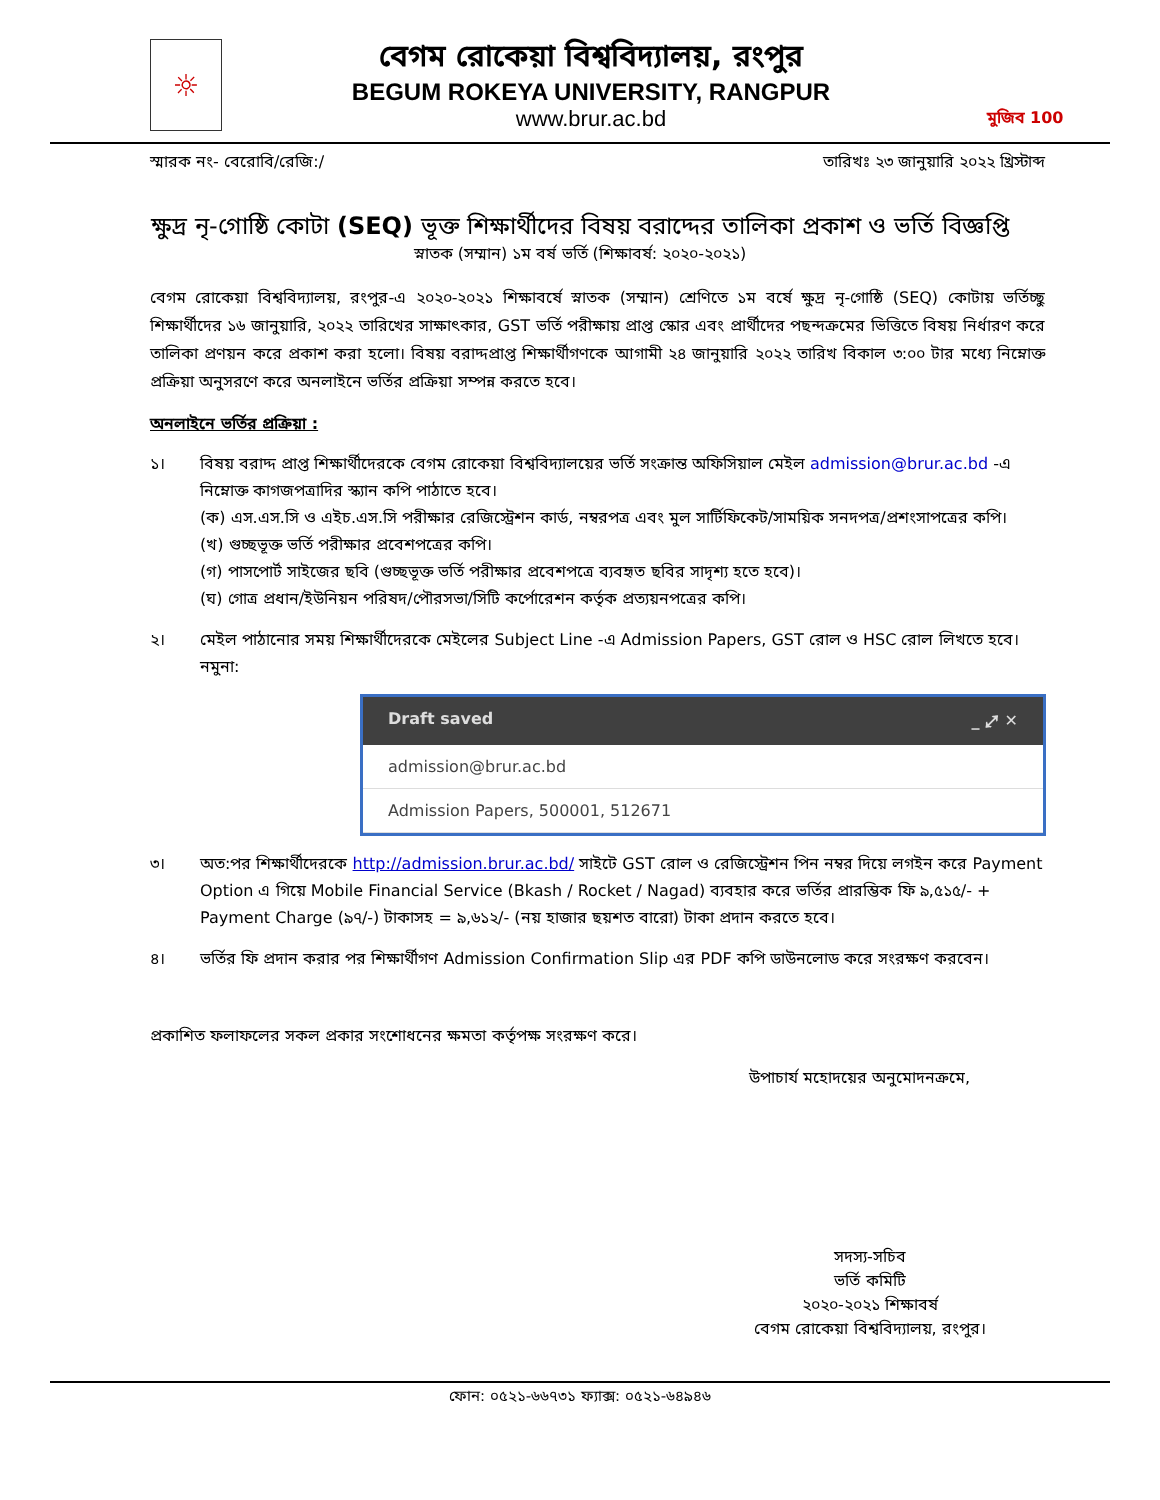☼
বেগম রোকেয়া বিশ্ববিদ্যালয়, রংপুর
BEGUM ROKEYA UNIVERSITY, RANGPUR
www.brur.ac.bd
মুজিব 100
স্মারক নং- বেরোবি/রেজি:/ তারিখঃ ২৩ জানুয়ারি ২০২২ খ্রিস্টাব্দ
ক্ষুদ্র নৃ-গোষ্ঠি কোটা (SEQ) ভূক্ত শিক্ষার্থীদের বিষয় বরাদ্দের তালিকা প্রকাশ ও ভর্তি বিজ্ঞপ্তি
স্নাতক (সম্মান) ১ম বর্ষ ভর্তি (শিক্ষাবর্ষ: ২০২০-২০২১)
বেগম রোকেয়া বিশ্ববিদ্যালয়, রংপুর-এ ২০২০-২০২১ শিক্ষাবর্ষে স্নাতক (সম্মান) শ্রেণিতে ১ম বর্ষে ক্ষুদ্র নৃ-গোষ্ঠি (SEQ) কোটায় ভর্তিচ্ছু শিক্ষার্থীদের ১৬ জানুয়ারি, ২০২২ তারিখের সাক্ষাৎকার, GST ভর্তি পরীক্ষায় প্রাপ্ত স্কোর এবং প্রার্থীদের পছন্দক্রমের ভিত্তিতে বিষয় নির্ধারণ করে তালিকা প্রণয়ন করে প্রকাশ করা হলো। বিষয় বরাদ্দপ্রাপ্ত শিক্ষার্থীগণকে আগামী ২৪ জানুয়ারি ২০২২ তারিখ বিকাল ৩:০০ টার মধ্যে নিম্নোক্ত প্রক্রিয়া অনুসরণে করে অনলাইনে ভর্তির প্রক্রিয়া সম্পন্ন করতে হবে।
অনলাইনে ভর্তির প্রক্রিয়া :
১। বিষয় বরাদ্দ প্রাপ্ত শিক্ষার্থীদেরকে বেগম রোকেয়া বিশ্ববিদ্যালয়ের ভর্তি সংক্রান্ত অফিসিয়াল মেইল admission@brur.ac.bd -এ নিম্নোক্ত কাগজপত্রাদির স্ক্যান কপি পাঠাতে হবে।
(ক) এস.এস.সি ও এইচ.এস.সি পরীক্ষার রেজিস্ট্রেশন কার্ড, নম্বরপত্র এবং মুল সার্টিফিকেট/সাময়িক সনদপত্র/প্রশংসাপত্রের কপি।
(খ) গুচ্ছভূক্ত ভর্তি পরীক্ষার প্রবেশপত্রের কপি।
(গ) পাসপোর্ট সাইজের ছবি (গুচ্ছভূক্ত ভর্তি পরীক্ষার প্রবেশপত্রে ব্যবহৃত ছবির সাদৃশ্য হতে হবে)।
(ঘ) গোত্র প্রধান/ইউনিয়ন পরিষদ/পৌরসভা/সিটি কর্পোরেশন কর্তৃক প্রত্যয়নপত্রের কপি।
২। মেইল পাঠানোর সময় শিক্ষার্থীদেরকে মেইলের Subject Line -এ Admission Papers, GST রোল ও HSC রোল লিখতে হবে।
নমুনা:
Draft saved _ ⤢ ✕
admission@brur.ac.bd
Admission Papers, 500001, 512671
৩। অত:পর শিক্ষার্থীদেরকে http://admission.brur.ac.bd/ সাইটে GST রোল ও রেজিস্ট্রেশন পিন নম্বর দিয়ে লগইন করে Payment Option এ গিয়ে Mobile Financial Service (Bkash / Rocket / Nagad) ব্যবহার করে ভর্তির প্রারম্ভিক ফি ৯,৫১৫/- + Payment Charge (৯৭/-) টাকাসহ = ৯,৬১২/- (নয় হাজার ছয়শত বারো) টাকা প্রদান করতে হবে।
৪। ভর্তির ফি প্রদান করার পর শিক্ষার্থীগণ Admission Confirmation Slip এর PDF কপি ডাউনলোড করে সংরক্ষণ করবেন।
প্রকাশিত ফলাফলের সকল প্রকার সংশোধনের ক্ষমতা কর্তৃপক্ষ সংরক্ষণ করে।
উপাচার্য মহোদয়ের অনুমোদনক্রমে,
সদস্য-সচিব
ভর্তি কমিটি
২০২০-২০২১ শিক্ষাবর্ষ
বেগম রোকেয়া বিশ্ববিদ্যালয়, রংপুর।
ফোন: ০৫২১-৬৬৭৩১ ফ্যাক্স: ০৫২১-৬৪৯৪৬